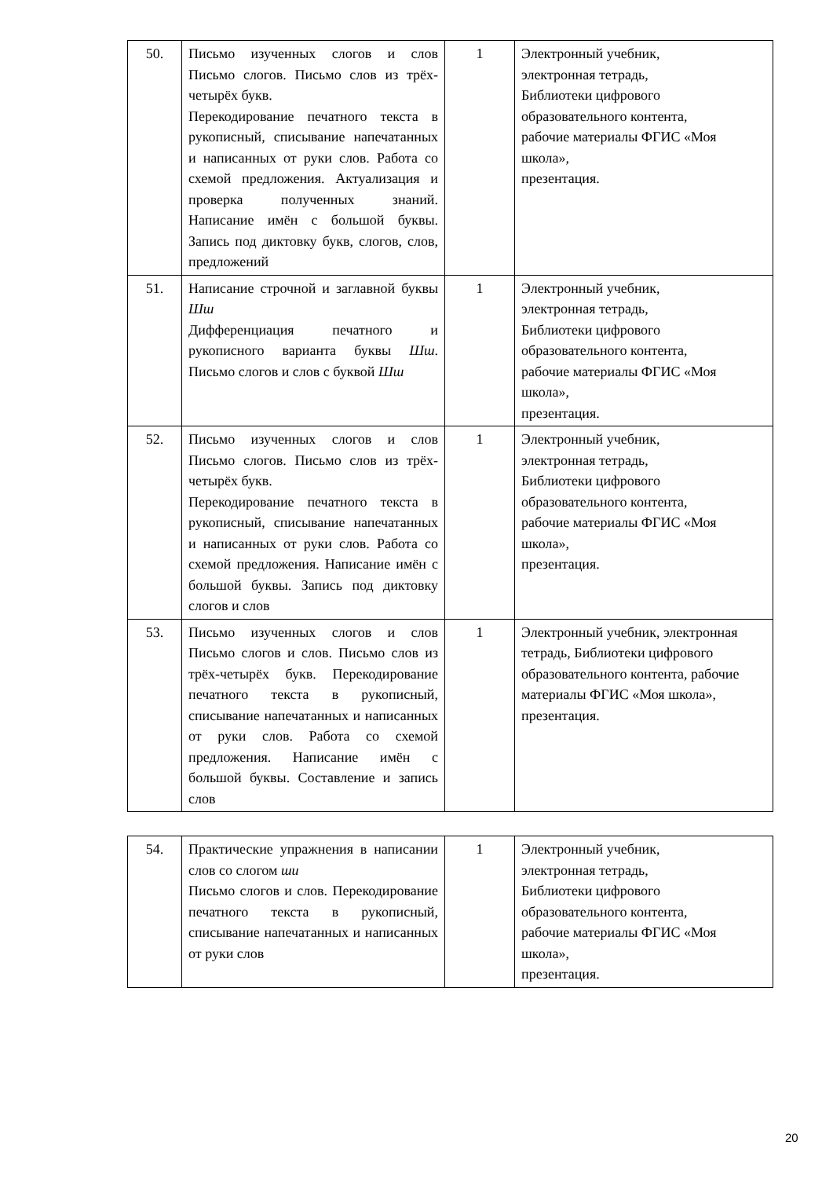| 50. | Письмо изученных слогов и слов Письмо слогов. Письмо слов из трёх-четырёх букв. Перекодирование печатного текста в рукописный, списывание напечатанных и написанных от руки слов. Работа со схемой предложения. Актуализация и проверка полученных знаний. Написание имён с большой буквы. Запись под диктовку букв, слогов, слов, предложений | 1 | Электронный учебник, электронная тетрадь, Библиотеки цифрового образовательного контента, рабочие материалы ФГИС «Моя школа», презентация. |
| 51. | Написание строчной и заглавной буквы Шш Дифференциация печатного и рукописного варианта буквы Шш . Письмо слогов и слов с буквой Шш | 1 | Электронный учебник, электронная тетрадь, Библиотеки цифрового образовательного контента, рабочие материалы ФГИС «Моя школа», презентация. |
| 52. | Письмо изученных слогов и слов Письмо слогов. Письмо слов из трёх-четырёх букв. Перекодирование печатного текста в рукописный, списывание напечатанных и написанных от руки слов. Работа со схемой предложения. Написание имён с большой буквы. Запись под диктовку слогов и слов | 1 | Электронный учебник, электронная тетрадь, Библиотеки цифрового образовательного контента, рабочие материалы ФГИС «Моя школа», презентация. |
| 53. | Письмо изученных слогов и слов Письмо слогов и слов. Письмо слов из трёх-четырёх букв. Перекодирование печатного текста в рукописный, списывание напечатанных и написанных от руки слов. Работа со схемой предложения. Написание имён с большой буквы. Составление и запись слов | 1 | Электронный учебник, электронная тетрадь, Библиотеки цифрового образовательного контента, рабочие материалы ФГИС «Моя школа», презентация. |
| 54. | Практические упражнения в написании слов со слогом ши Письмо слогов и слов. Перекодирование печатного текста в рукописный, списывание напечатанных и написанных от руки слов | 1 | Электронный учебник, электронная тетрадь, Библиотеки цифрового образовательного контента, рабочие материалы ФГИС «Моя школа», презентация. |
20